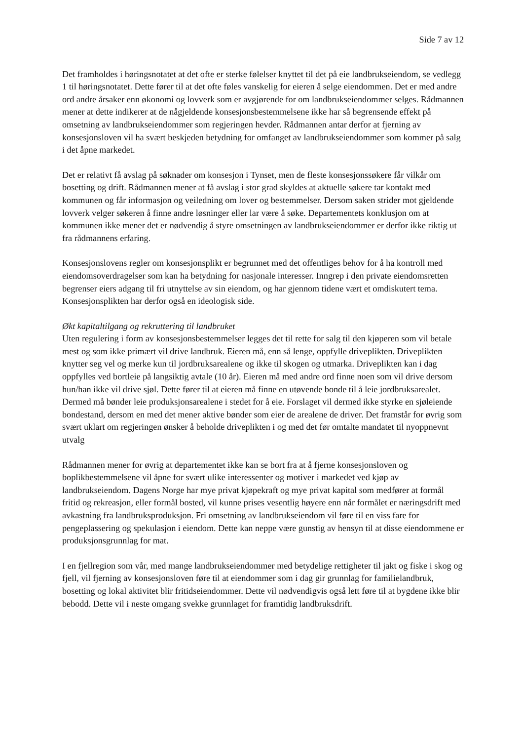Side 7 av 12
Det framholdes i høringsnotatet at det ofte er sterke følelser knyttet til det på eie landbrukseiendom, se vedlegg 1 til høringsnotatet. Dette fører til at det ofte føles vanskelig for eieren å selge eiendommen. Det er med andre ord andre årsaker enn økonomi og lovverk som er avgjørende for om landbrukseiendommer selges. Rådmannen mener at dette indikerer at de någjeldende konsesjonsbestemmelsene ikke har så begrensende effekt på omsetning av landbrukseiendommer som regjeringen hevder. Rådmannen antar derfor at fjerning av konsesjonsloven vil ha svært beskjeden betydning for omfanget av landbrukseiendommer som kommer på salg i det åpne markedet.
Det er relativt få avslag på søknader om konsesjon i Tynset, men de fleste konsesjonssøkere får vilkår om bosetting og drift. Rådmannen mener at få avslag i stor grad skyldes at aktuelle søkere tar kontakt med kommunen og får informasjon og veiledning om lover og bestemmelser. Dersom saken strider mot gjeldende lovverk velger søkeren å finne andre løsninger eller lar være å søke. Departementets konklusjon om at kommunen ikke mener det er nødvendig å styre omsetningen av landbrukseiendommer er derfor ikke riktig ut fra rådmannens erfaring.
Konsesjonslovens regler om konsesjonsplikt er begrunnet med det offentliges behov for å ha kontroll med eiendomsoverdragelser som kan ha betydning for nasjonale interesser. Inngrep i den private eiendomsretten begrenser eiers adgang til fri utnyttelse av sin eiendom, og har gjennom tidene vært et omdiskutert tema. Konsesjonsplikten har derfor også en ideologisk side.
Økt kapitaltilgang og rekruttering til landbruket
Uten regulering i form av konsesjonsbestemmelser legges det til rette for salg til den kjøperen som vil betale mest og som ikke primært vil drive landbruk. Eieren må, enn så lenge, oppfylle driveplikten. Driveplikten knytter seg vel og merke kun til jordbruksarealene og ikke til skogen og utmarka. Driveplikten kan i dag oppfylles ved bortleie på langsiktig avtale (10 år). Eieren må med andre ord finne noen som vil drive dersom hun/han ikke vil drive sjøl. Dette fører til at eieren må finne en utøvende bonde til å leie jordbruksarealet. Dermed må bønder leie produksjonsarealene i stedet for å eie. Forslaget vil dermed ikke styrke en sjøleiende bondestand, dersom en med det mener aktive bønder som eier de arealene de driver. Det framstår for øvrig som svært uklart om regjeringen ønsker å beholde driveplikten i og med det før omtalte mandatet til nyoppnevnt utvalg
Rådmannen mener for øvrig at departementet ikke kan se bort fra at å fjerne konsesjonsloven og boplikbestemmelsene vil åpne for svært ulike interessenter og motiver i markedet ved kjøp av landbrukseiendom. Dagens Norge har mye privat kjøpekraft og mye privat kapital som medfører at formål fritid og rekreasjon, eller formål bosted, vil kunne prises vesentlig høyere enn når formålet er næringsdrift med avkastning fra landbruksproduksjon. Fri omsetning av landbrukseiendom vil føre til en viss fare for pengeplassering og spekulasjon i eiendom. Dette kan neppe være gunstig av hensyn til at disse eiendommene er produksjonsgrunnlag for mat.
I en fjellregion som vår, med mange landbrukseiendommer med betydelige rettigheter til jakt og fiske i skog og fjell, vil fjerning av konsesjonsloven føre til at eiendommer som i dag gir grunnlag for familielandbruk, bosetting og lokal aktivitet blir fritidseiendommer. Dette vil nødvendigvis også lett føre til at bygdene ikke blir bebodd. Dette vil i neste omgang svekke grunnlaget for framtidig landbruksdrift.